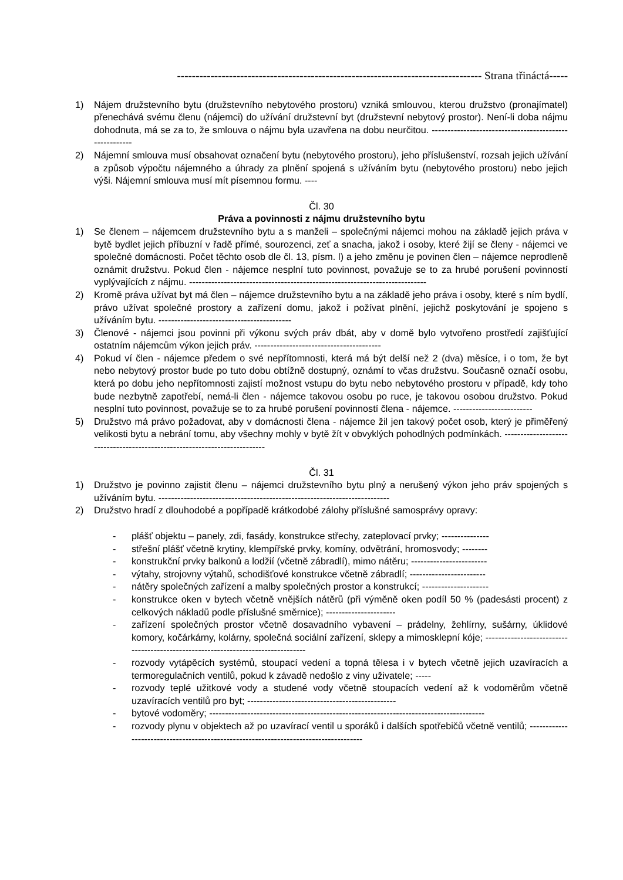---------------------------------------------------------------------------------- Strana třináctá-----
1) Nájem družstevního bytu (družstevního nebytového prostoru) vzniká smlouvou, kterou družstvo (pronajímatel) přenechává svému členu (nájemci) do užívání družstevní byt (družstevní nebytový prostor). Není-li doba nájmu dohodnuta, má se za to, že smlouva o nájmu byla uzavřena na dobu neurčitou. -------------------------------------------------------
2) Nájemní smlouva musí obsahovat označení bytu (nebytového prostoru), jeho příslušenství, rozsah jejich užívání a způsob výpočtu nájemného a úhrady za plnění spojená s užíváním bytu (nebytového prostoru) nebo jejich výši. Nájemní smlouva musí mít písemnou formu. ----
Čl. 30
Práva a povinnosti z nájmu družstevního bytu
1) Se členem – nájemcem družstevního bytu a s manželi – společnými nájemci mohou na základě jejich práva v bytě bydlet jejich příbuzní v řadě přímé, sourozenci, zeť a snacha, jakož i osoby, které žijí se členy - nájemci ve společné domácnosti. Počet těchto osob dle čl. 13, písm. l) a jeho změnu je povinen člen – nájemce neprodleně oznámit družstvu. Pokud člen - nájemce nesplní tuto povinnost, považuje se to za hrubé porušení povinností vyplývajících z nájmu. ---------------------------------------------------------------------------
2) Kromě práva užívat byt má člen – nájemce družstevního bytu a na základě jeho práva i osoby, které s ním bydlí, právo užívat společné prostory a zařízení domu, jakož i požívat plnění, jejichž poskytování je spojeno s užíváním bytu. ------------------------------------------
3) Členové - nájemci jsou povinni při výkonu svých práv dbát, aby v domě bylo vytvořeno prostředí zajišťující ostatním nájemcům výkon jejich práv. ----------------------------------------
4) Pokud ví člen - nájemce předem o své nepřítomnosti, která má být delší než 2 (dva) měsíce, i o tom, že byt nebo nebytový prostor bude po tuto dobu obtížně dostupný, oznámí to včas družstvu. Současně označí osobu, která po dobu jeho nepřítomnosti zajistí možnost vstupu do bytu nebo nebytového prostoru v případě, kdy toho bude nezbytně zapotřebí, nemá-li člen - nájemce takovou osobu po ruce, je takovou osobou družstvo. Pokud nesplní tuto povinnost, považuje se to za hrubé porušení povinností člena - nájemce. -------------------------
5) Družstvo má právo požadovat, aby v domácnosti člena - nájemce žil jen takový počet osob, který je přiměřený velikosti bytu a nebrání tomu, aby všechny mohly v bytě žít v obvyklých pohodlných podmínkách. --------------------------------------------------------------------------
Čl. 31
1) Družstvo je povinno zajistit členu – nájemci družstevního bytu plný a nerušený výkon jeho práv spojených s užíváním bytu. -------------------------------------------------------------------------
2) Družstvo hradí z dlouhodobé a popřípadě krátkodobé zálohy příslušné samosprávy opravy:
- plášť objektu – panely, zdi, fasády, konstrukce střechy, zateplovací prvky; ---------------
- střešní plášť včetně krytiny, klempířské prvky, komíny, odvětrání, hromosvody; --------
- konstrukční prvky balkonů a lodžií (včetně zábradlí), mimo nátěru; ------------------------
- výtahy, strojovny výtahů, schodišťové konstrukce včetně zábradlí; ------------------------
- nátěry společných zařízení a malby společných prostor a konstrukcí; ---------------------
- konstrukce oken v bytech včetně vnějších nátěrů (při výměně oken podíl 50 % (padesásti procent) z celkových nákladů podle příslušné směrnice); ----------------------
- zařízení společných prostor včetně dosavadního vybavení – prádelny, žehlírny, sušárny, úklidové komory, kočárkárny, kolárny, společná sociální zařízení, sklepy a mimosklepní kóje; ---------------------------------------------------------------------------------
- rozvody vytápěcích systémů, stoupací vedení a topná tělesa i v bytech včetně jejich uzavíracích a termoregulačních ventilů, pokud k závadě nedošlo z viny uživatele; -----
- rozvody teplé užitkové vody a studené vody včetně stoupacích vedení až k vodoměrům včetně uzavíracích ventilů pro byt; -----------------------------------------------
- bytové vodoměry; ---------------------------------------------------------------------------------------
- rozvody plynu v objektech až po uzavírací ventil u sporáků i dalších spotřebičů včetně ventilů; -------------------------------------------------------------------------------------